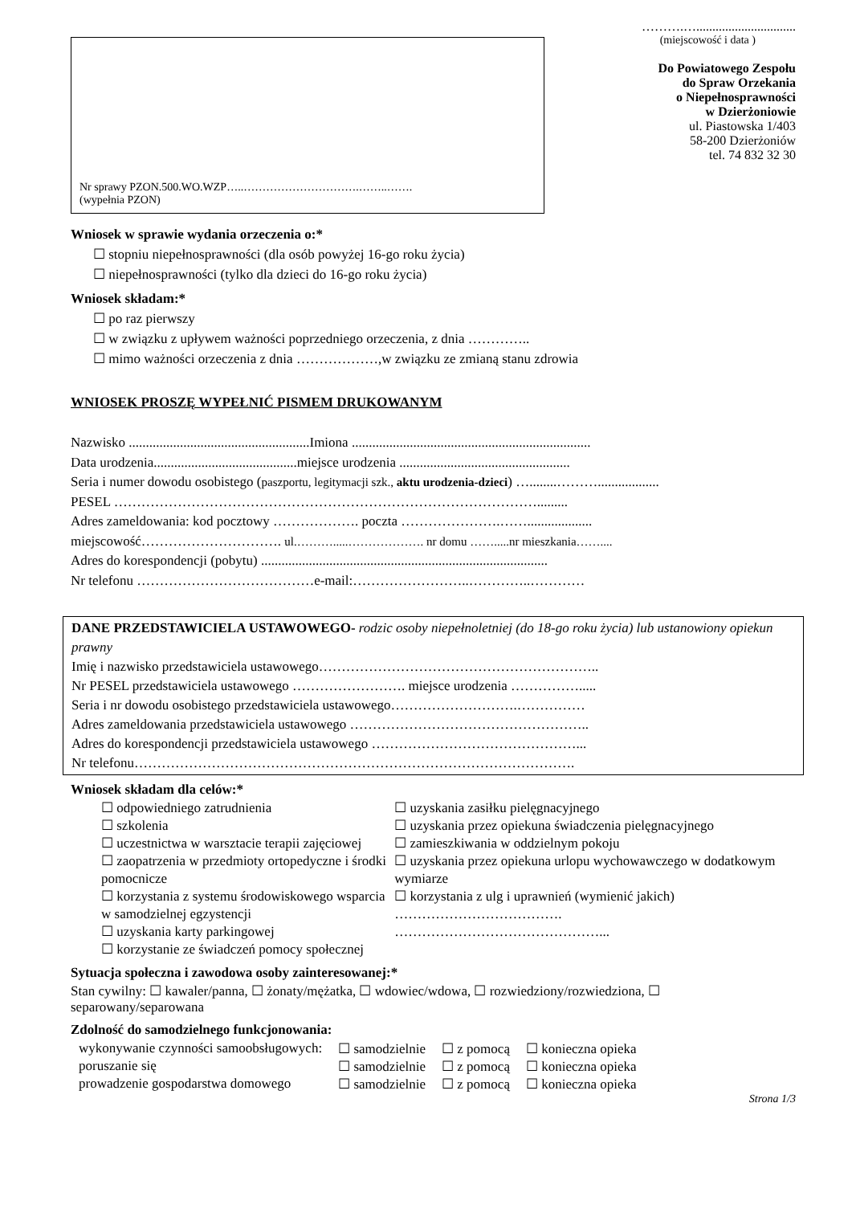Nr sprawy PZON.500.WO.WZP…..………………………….……..…….
(wypełnia PZON)
……….…...............................
(miejscowość i data )
Do Powiatowego Zespołu
do Spraw Orzekania
o Niepełnosprawności
w Dzierżoniowie
ul. Piastowska 1/403
58-200 Dzierżoniów
tel. 74 832 32 30
Wniosek w sprawie wydania orzeczenia o:*
☐ stopniu niepełnosprawności (dla osób powyżej 16-go roku życia)
☐ niepełnosprawności (tylko dla dzieci do 16-go roku życia)
Wniosek składam:*
☐ po raz pierwszy
☐ w związku z upływem ważności poprzedniego orzeczenia, z dnia …………..
☐ mimo ważności orzeczenia z dnia ………………,w związku ze zmianą stanu zdrowia
WNIOSEK PROSZĘ WYPEŁNIĆ PISMEM DRUKOWANYM
Nazwisko .....................................................Imiona ......................................................................
Data urodzenia..........................................miejsce urodzenia ..................................................
Seria i numer dowodu osobistego (paszportu, legitymacji szk., aktu urodzenia-dzieci) …........………..................
PESEL ………………………………………………………………………………….........
Adres zameldowania: kod pocztowy ………………. poczta ………………….……...................
miejscowość…………………………. ul.……….....………………. nr domu …….....nr mieszkania……....
Adres do korespondencji (pobytu) ....................................................................................
Nr telefonu …………………………………e-mail:……………………..…………..…………
DANE PRZEDSTAWICIELA USTAWOWEGO- rodzic osoby niepełnoletniej (do 18-go roku życia) lub ustanowiony opiekun prawny
Imię i nazwisko przedstawiciela ustawowego……………………………………………………..
Nr PESEL przedstawiciela ustawowego ……………………. miejsce urodzenia …………….....
Seria i nr dowodu osobistego przedstawiciela ustawowego……………………….……………
Adres zameldowania przedstawiciela ustawowego ……………………………………………..
Adres do korespondencji przedstawiciela ustawowego ………………………………………...
Nr telefonu…………………………………………………………………………………….
Wniosek składam dla celów:*
☐ odpowiedniego zatrudnienia
☐ szkolenia
☐ uczestnictwa w warsztacie terapii zajęciowej
☐ zaopatrzenia w przedmioty ortopedyczne i środki pomocnicze
☐ korzystania z systemu środowiskowego wsparcia w samodzielnej egzystencji
☐ uzyskania karty parkingowej
☐ korzystanie ze świadczeń pomocy społecznej
☐ uzyskania zasiłku pielęgnacyjnego
☐ uzyskania przez opiekuna świadczenia pielęgnacyjnego
☐ zamieszkiwania w oddzielnym pokoju
☐ uzyskania przez opiekuna urlopu wychowawczego w dodatkowym wymiarze
☐ korzystania z ulg i uprawnień (wymienić jakich) ……………………………….
………………………………………...
Sytuacja społeczna i zawodowa osoby zainteresowanej:*
Stan cywilny: ☐ kawaler/panna, ☐ żonaty/mężatka, ☐ wdowiec/wdowa, ☐ rozwiedziony/rozwiedziona, ☐ separowany/separowana
Zdolność do samodzielnego funkcjonowania:
| wykonywanie czynności samoobsługowych: | ☐ samodzielnie | ☐ z pomocą | ☐ konieczna opieka |
| poruszanie się | ☐ samodzielnie | ☐ z pomocą | ☐ konieczna opieka |
| prowadzenie gospodarstwa domowego | ☐ samodzielnie | ☐ z pomocą | ☐ konieczna opieka |
Strona 1/3